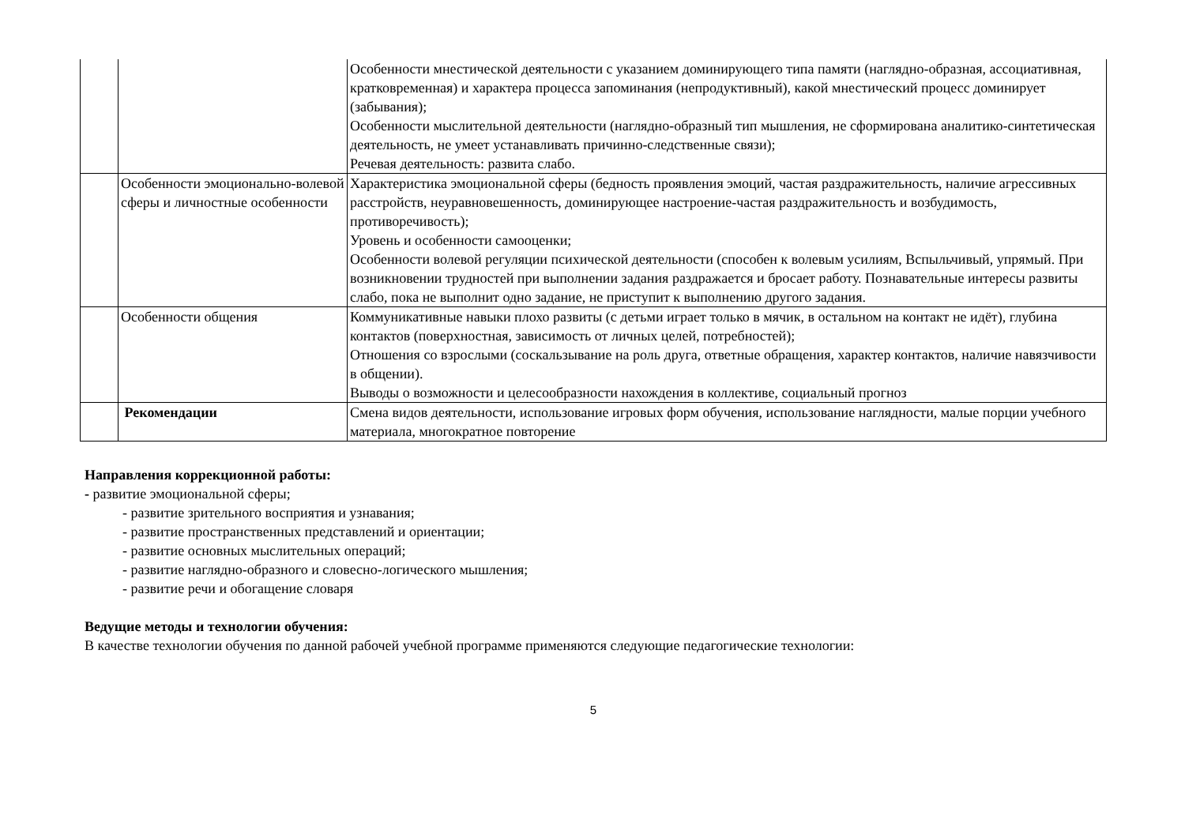| | | Особенности мнестической деятельности с указанием доминирующего типа памяти (наглядно-образная, ассоциативная, кратковременная) и характера процесса запоминания (непродуктивный), какой мнестический процесс доминирует (забывания); Особенности мыслительной деятельности (наглядно-образный тип мышления, не сформирована аналитико-синтетическая деятельность, не умеет устанавливать причинно-следственные связи); Речевая деятельность: развита слабо. |
| | Особенности эмоционально-волевой сферы и личностные особенности | Характеристика эмоциональной сферы (бедность проявления эмоций, частая раздражительность, наличие агрессивных расстройств, неуравновешенность, доминирующее настроение-частая раздражительность и возбудимость, противоречивость); Уровень и особенности самооценки; Особенности волевой регуляции психической деятельности (способен к волевым усилиям, Вспыльчивый, упрямый. При возникновении трудностей при выполнении задания раздражается и бросает работу. Познавательные интересы развиты слабо, пока не выполнит одно задание, не приступит к выполнению другого задания. |
| | Особенности общения | Коммуникативные навыки плохо развиты (с детьми играет только в мячик, в остальном на контакт не идёт), глубина контактов (поверхностная, зависимость от личных целей, потребностей); Отношения со взрослыми (соскальзывание на роль друга, ответные обращения, характер контактов, наличие навязчивости в общении). Выводы о возможности и целесообразности нахождения в коллективе, социальный прогноз |
| | Рекомендации | Смена видов деятельности, использование игровых форм обучения, использование наглядности, малые порции учебного материала, многократное повторение |
Направления коррекционной работы:
- развитие эмоциональной сферы;
- развитие зрительного восприятия и узнавания;
- развитие пространственных представлений и ориентации;
- развитие основных мыслительных операций;
- развитие наглядно-образного и словесно-логического мышления;
- развитие речи и обогащение словаря
Ведущие методы и технологии обучения:
В качестве технологии обучения по данной рабочей учебной программе применяются следующие педагогические технологии:
5